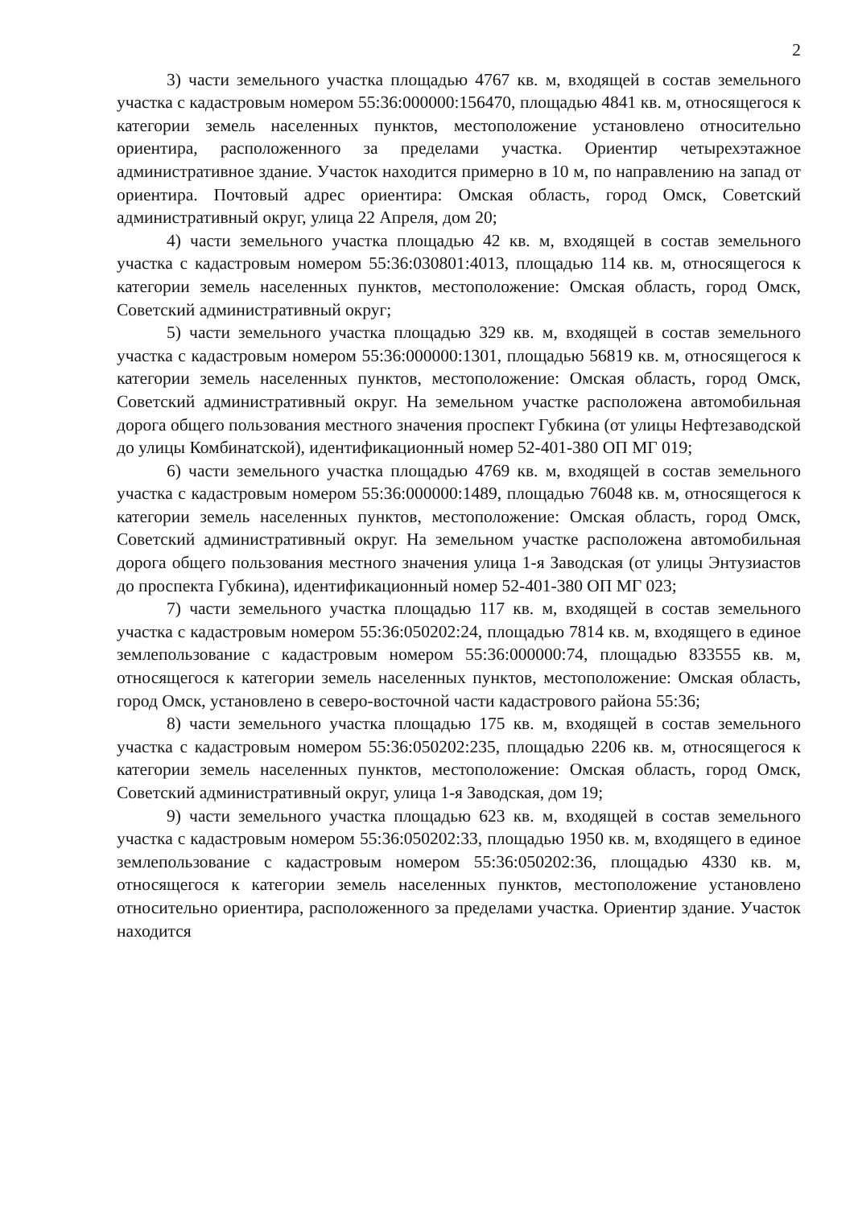2
3) части земельного участка площадью 4767 кв. м, входящей в состав земельного участка с кадастровым номером 55:36:000000:156470, площадью 4841 кв. м, относящегося к категории земель населенных пунктов, местоположение установлено относительно ориентира, расположенного за пределами участка. Ориентир четырехэтажное административное здание. Участок находится примерно в 10 м, по направлению на запад от ориентира. Почтовый адрес ориентира: Омская область, город Омск, Советский административный округ, улица 22 Апреля, дом 20;
4) части земельного участка площадью 42 кв. м, входящей в состав земельного участка с кадастровым номером 55:36:030801:4013, площадью 114 кв. м, относящегося к категории земель населенных пунктов, местоположение: Омская область, город Омск, Советский административный округ;
5) части земельного участка площадью 329 кв. м, входящей в состав земельного участка с кадастровым номером 55:36:000000:1301, площадью 56819 кв. м, относящегося к категории земель населенных пунктов, местоположение: Омская область, город Омск, Советский административный округ. На земельном участке расположена автомобильная дорога общего пользования местного значения проспект Губкина (от улицы Нефтезаводской до улицы Комбинатской), идентификационный номер 52-401-380 ОП МГ 019;
6) части земельного участка площадью 4769 кв. м, входящей в состав земельного участка с кадастровым номером 55:36:000000:1489, площадью 76048 кв. м, относящегося к категории земель населенных пунктов, местоположение: Омская область, город Омск, Советский административный округ. На земельном участке расположена автомобильная дорога общего пользования местного значения улица 1-я Заводская (от улицы Энтузиастов до проспекта Губкина), идентификационный номер 52-401-380 ОП МГ 023;
7) части земельного участка площадью 117 кв. м, входящей в состав земельного участка с кадастровым номером 55:36:050202:24, площадью 7814 кв. м, входящего в единое землепользование с кадастровым номером 55:36:000000:74, площадью 833555 кв. м, относящегося к категории земель населенных пунктов, местоположение: Омская область, город Омск, установлено в северо-восточной части кадастрового района 55:36;
8) части земельного участка площадью 175 кв. м, входящей в состав земельного участка с кадастровым номером 55:36:050202:235, площадью 2206 кв. м, относящегося к категории земель населенных пунктов, местоположение: Омская область, город Омск, Советский административный округ, улица 1-я Заводская, дом 19;
9) части земельного участка площадью 623 кв. м, входящей в состав земельного участка с кадастровым номером 55:36:050202:33, площадью 1950 кв. м, входящего в единое землепользование с кадастровым номером 55:36:050202:36, площадью 4330 кв. м, относящегося к категории земель населенных пунктов, местоположение установлено относительно ориентира, расположенного за пределами участка. Ориентир здание. Участок находится